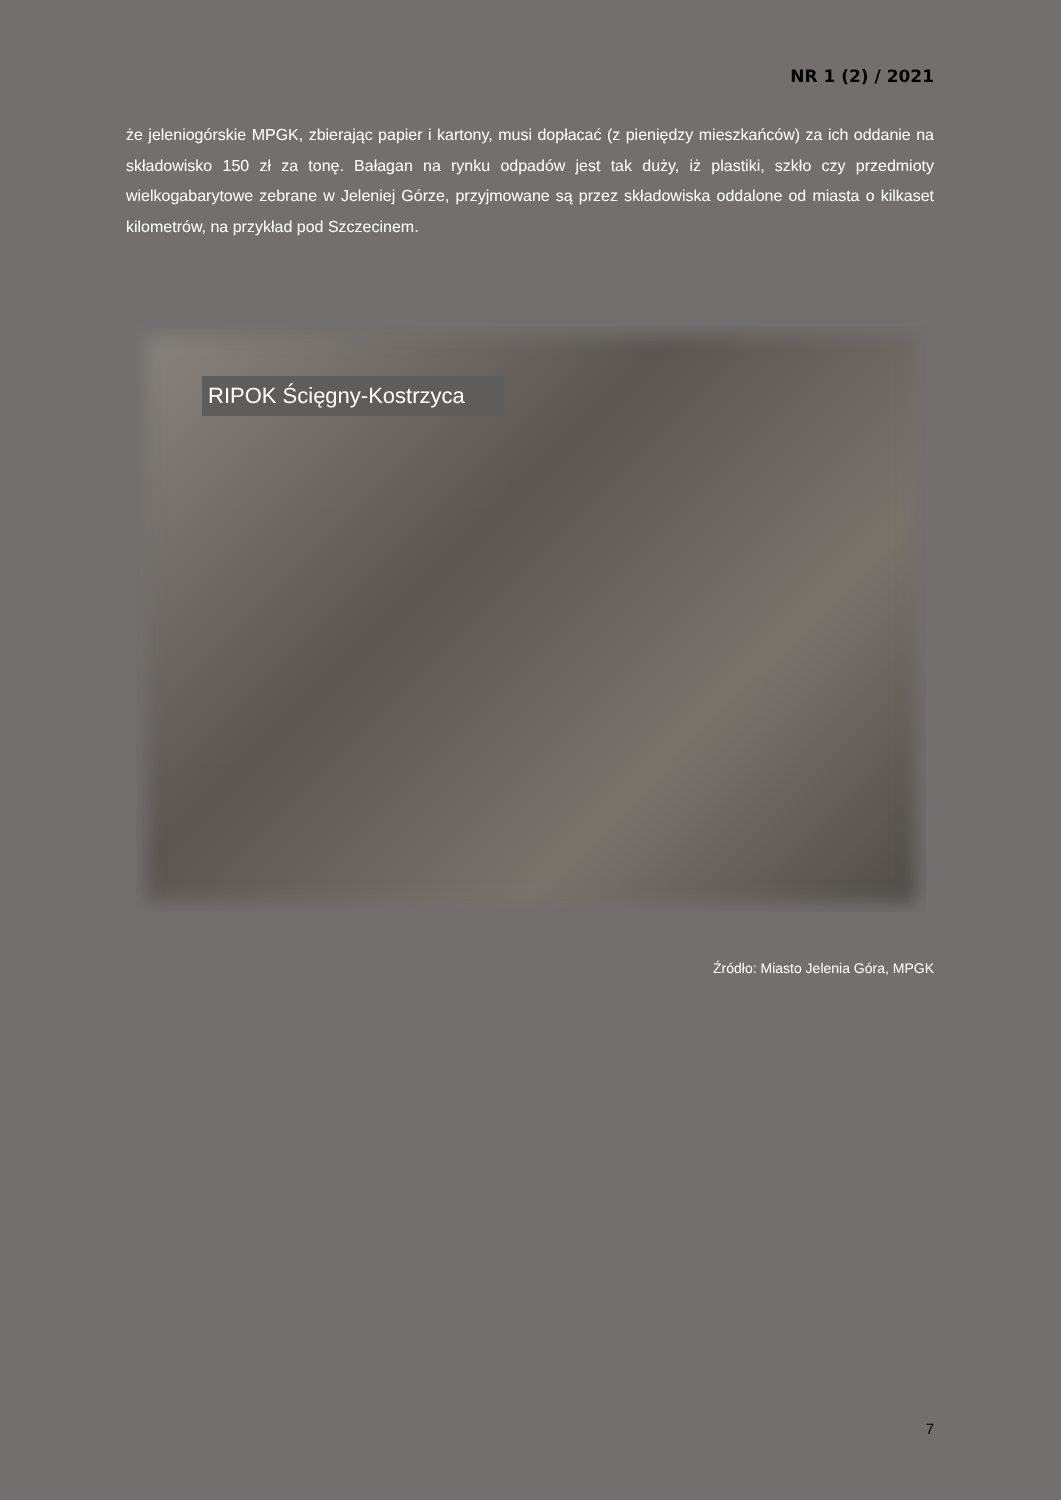NR 1 (2) / 2021
że jeleniogórskie MPGK, zbierając papier i kartony, musi dopłacać (z pieniędzy mieszkańców) za ich oddanie na składowisko 150 zł za tonę. Bałagan na rynku odpadów jest tak duży, iż plastiki, szkło czy przedmioty wielkogabarytowe zebrane w Jeleniej Górze, przyjmowane są przez składowiska oddalone od miasta o kilkaset kilometrów, na przykład pod Szczecinem.
RIPOK Ścięgny-Kostrzyca
Źródło: Miasto Jelenia Góra, MPGK
7